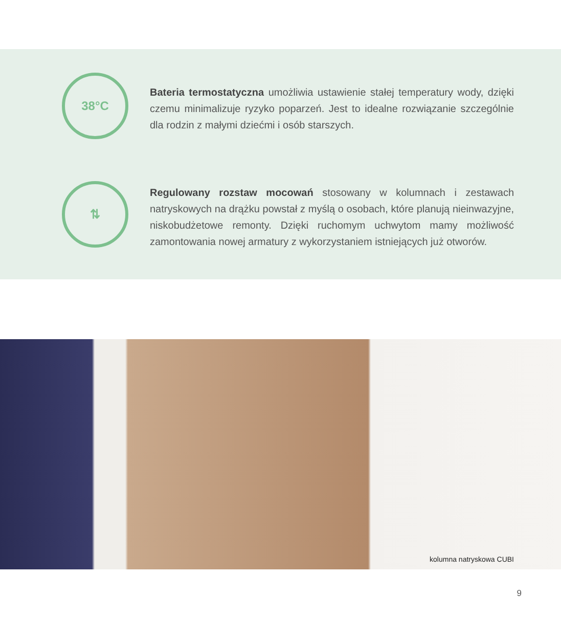38°C
Bateria termostatyczna umożliwia ustawienie stałej temperatury wody, dzięki czemu minimalizuje ryzyko poparzeń. Jest to idealne rozwiązanie szczególnie dla rodzin z małymi dziećmi i osób starszych.
⇅
Regulowany rozstaw mocowań stosowany w kolumnach i zestawach natryskowych na drążku powstał z myślą o osobach, które planują nieinwazyjne, niskobudżetowe remonty. Dzięki ruchomym uchwytom mamy możliwość zamontowania nowej armatury z wykorzystaniem istniejących już otworów.
kolumna natryskowa CUBI
9